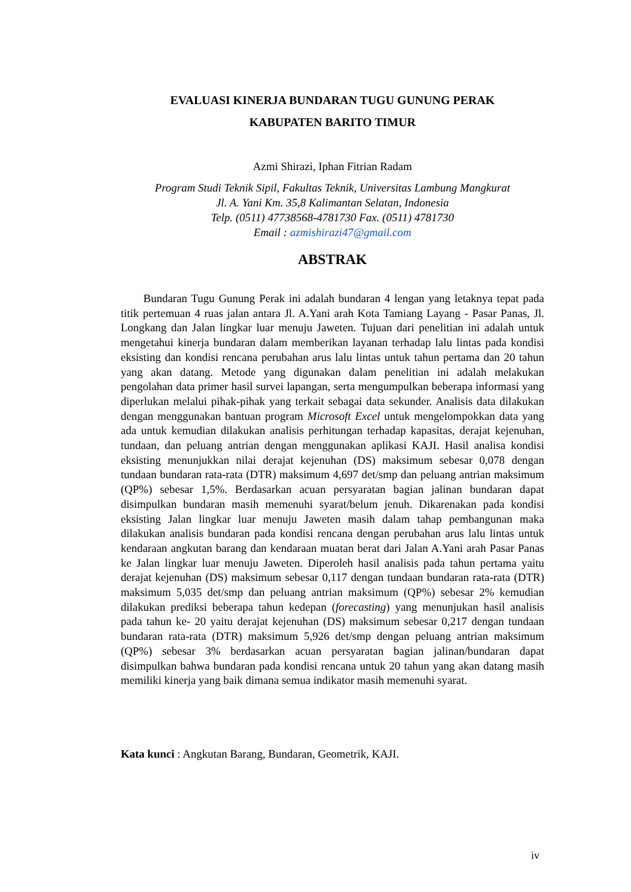EVALUASI KINERJA BUNDARAN TUGU GUNUNG PERAK
KABUPATEN BARITO TIMUR
Azmi Shirazi, Iphan Fitrian Radam
Program Studi Teknik Sipil, Fakultas Teknik, Universitas Lambung Mangkurat
Jl. A. Yani Km. 35,8 Kalimantan Selatan, Indonesia
Telp. (0511) 47738568-4781730 Fax. (0511) 4781730
Email : azmishirazi47@gmail.com
ABSTRAK
Bundaran Tugu Gunung Perak ini adalah bundaran 4 lengan yang letaknya tepat pada titik pertemuan 4 ruas jalan antara Jl. A.Yani arah Kota Tamiang Layang - Pasar Panas, Jl. Longkang dan Jalan lingkar luar menuju Jaweten. Tujuan dari penelitian ini adalah untuk mengetahui kinerja bundaran dalam memberikan layanan terhadap lalu lintas pada kondisi eksisting dan kondisi rencana perubahan arus lalu lintas untuk tahun pertama dan 20 tahun yang akan datang. Metode yang digunakan dalam penelitian ini adalah melakukan pengolahan data primer hasil survei lapangan, serta mengumpulkan beberapa informasi yang diperlukan melalui pihak-pihak yang terkait sebagai data sekunder. Analisis data dilakukan dengan menggunakan bantuan program Microsoft Excel untuk mengelompokkan data yang ada untuk kemudian dilakukan analisis perhitungan terhadap kapasitas, derajat kejenuhan, tundaan, dan peluang antrian dengan menggunakan aplikasi KAJI. Hasil analisa kondisi eksisting menunjukkan nilai derajat kejenuhan (DS) maksimum sebesar 0,078 dengan tundaan bundaran rata-rata (DTR) maksimum 4,697 det/smp dan peluang antrian maksimum (QP%) sebesar 1,5%. Berdasarkan acuan persyaratan bagian jalinan bundaran dapat disimpulkan bundaran masih memenuhi syarat/belum jenuh. Dikarenakan pada kondisi eksisting Jalan lingkar luar menuju Jaweten masih dalam tahap pembangunan maka dilakukan analisis bundaran pada kondisi rencana dengan perubahan arus lalu lintas untuk kendaraan angkutan barang dan kendaraan muatan berat dari Jalan A.Yani arah Pasar Panas ke Jalan lingkar luar menuju Jaweten. Diperoleh hasil analisis pada tahun pertama yaitu derajat kejenuhan (DS) maksimum sebesar 0,117 dengan tundaan bundaran rata-rata (DTR) maksimum 5,035 det/smp dan peluang antrian maksimum (QP%) sebesar 2% kemudian dilakukan prediksi beberapa tahun kedepan (forecasting) yang menunjukan hasil analisis pada tahun ke- 20 yaitu derajat kejenuhan (DS) maksimum sebesar 0,217 dengan tundaan bundaran rata-rata (DTR) maksimum 5,926 det/smp dengan peluang antrian maksimum (QP%) sebesar 3% berdasarkan acuan persyaratan bagian jalinan/bundaran dapat disimpulkan bahwa bundaran pada kondisi rencana untuk 20 tahun yang akan datang masih memiliki kinerja yang baik dimana semua indikator masih memenuhi syarat.
Kata kunci : Angkutan Barang, Bundaran, Geometrik, KAJI.
iv